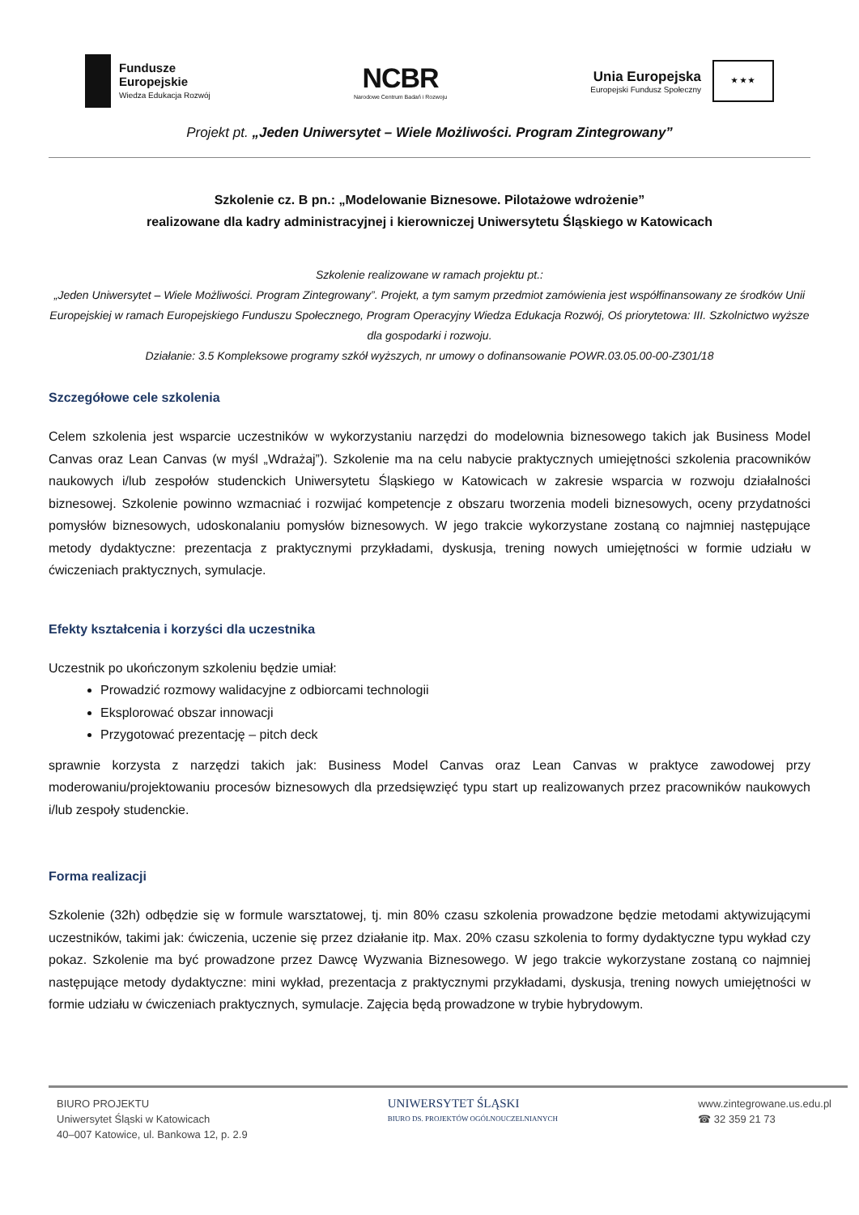Fundusze
Europejskie
Wiedza Edukacja Rozwój
NCBR
Narodowe Centrum Badań i Rozwoju
Unia Europejska
Europejski Fundusz Społeczny
★ ★ ★
Projekt pt. „Jeden Uniwersytet – Wiele Możliwości. Program Zintegrowany”
Szkolenie cz. B pn.: „Modelowanie Biznesowe. Pilotażowe wdrożenie”
realizowane dla kadry administracyjnej i kierowniczej Uniwersytetu Śląskiego w Katowicach
Szkolenie realizowane w ramach projektu pt.:
„Jeden Uniwersytet – Wiele Możliwości. Program Zintegrowany”. Projekt, a tym samym przedmiot zamówienia jest współfinansowany ze środków Unii Europejskiej w ramach Europejskiego Funduszu Społecznego, Program Operacyjny Wiedza Edukacja Rozwój, Oś priorytetowa: III. Szkolnictwo wyższe dla gospodarki i rozwoju.
Działanie: 3.5 Kompleksowe programy szkół wyższych, nr umowy o dofinansowanie POWR.03.05.00-00-Z301/18
Szczegółowe cele szkolenia
Celem szkolenia jest wsparcie uczestników w wykorzystaniu narzędzi do modelownia biznesowego takich jak Business Model Canvas oraz Lean Canvas (w myśl „Wdrażaj”). Szkolenie ma na celu nabycie praktycznych umiejętności szkolenia pracowników naukowych i/lub zespołów studenckich Uniwersytetu Śląskiego w Katowicach w zakresie wsparcia w rozwoju działalności biznesowej. Szkolenie powinno wzmacniać i rozwijać kompetencje z obszaru tworzenia modeli biznesowych, oceny przydatności pomysłów biznesowych, udoskonalaniu pomysłów biznesowych. W jego trakcie wykorzystane zostaną co najmniej następujące metody dydaktyczne: prezentacja z praktycznymi przykładami, dyskusja, trening nowych umiejętności w formie udziału w ćwiczeniach praktycznych, symulacje.
Efekty kształcenia i korzyści dla uczestnika
Uczestnik po ukończonym szkoleniu będzie umiał:
Prowadzić rozmowy walidacyjne z odbiorcami technologii
Eksplorować obszar innowacji
Przygotować prezentację – pitch deck
sprawnie korzysta z narzędzi takich jak: Business Model Canvas oraz Lean Canvas w praktyce zawodowej przy moderowaniu/projektowaniu procesów biznesowych dla przedsięwzięć typu start up realizowanych przez pracowników naukowych i/lub zespoły studenckie.
Forma realizacji
Szkolenie (32h) odbędzie się w formule warsztatowej, tj. min 80% czasu szkolenia prowadzone będzie metodami aktywizującymi uczestników, takimi jak: ćwiczenia, uczenie się przez działanie itp. Max. 20% czasu szkolenia to formy dydaktyczne typu wykład czy pokaz. Szkolenie ma być prowadzone przez Dawcę Wyzwania Biznesowego. W jego trakcie wykorzystane zostaną co najmniej następujące metody dydaktyczne: mini wykład, prezentacja z praktycznymi przykładami, dyskusja, trening nowych umiejętności w formie udziału w ćwiczeniach praktycznych, symulacje. Zajęcia będą prowadzone w trybie hybrydowym.
BIURO PROJEKTU
Uniwersytet Śląski w Katowicach
40–007 Katowice, ul. Bankowa 12, p. 2.9
UNIWERSYTET ŚLĄSKI
BIURO DS. PROJEKTÓW OGÓLNOUCZELNIANYCH
www.zintegrowane.us.edu.pl
☎ 32 359 21 73